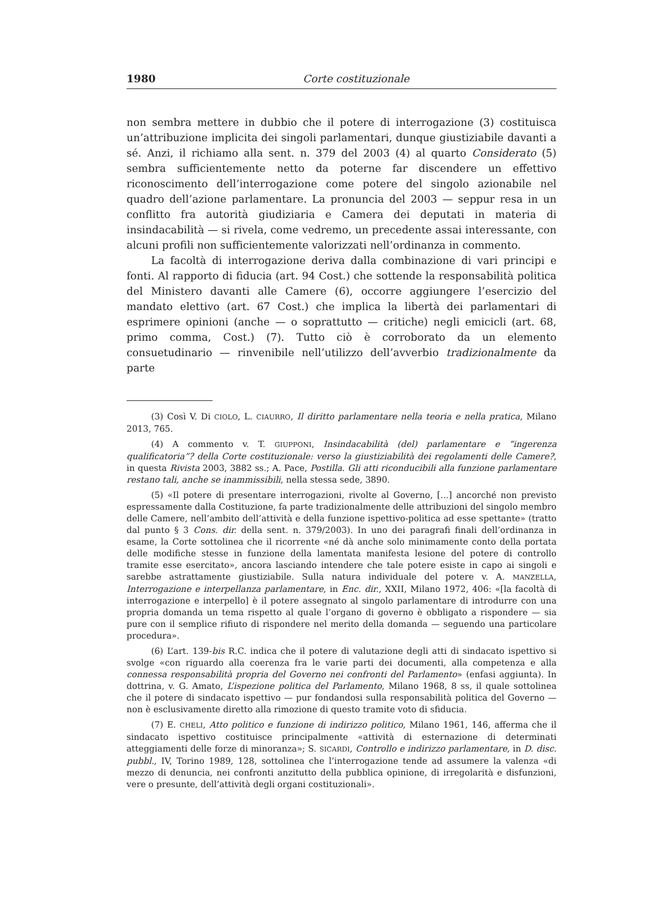1980 Corte costituzionale
non sembra mettere in dubbio che il potere di interrogazione (3) costituisca un’attribuzione implicita dei singoli parlamentari, dunque giustiziabile davanti a sé. Anzi, il richiamo alla sent. n. 379 del 2003 (4) al quarto Considerato (5) sembra sufficientemente netto da poterne far discendere un effettivo riconoscimento dell’interrogazione come potere del singolo azionabile nel quadro dell’azione parlamentare. La pronuncia del 2003 — seppur resa in un conflitto fra autorità giudiziaria e Camera dei deputati in materia di insindacabilità — si rivela, come vedremo, un precedente assai interessante, con alcuni profili non sufficientemente valorizzati nell’ordinanza in commento.
La facoltà di interrogazione deriva dalla combinazione di vari principi e fonti. Al rapporto di fiducia (art. 94 Cost.) che sottende la responsabilità politica del Ministero davanti alle Camere (6), occorre aggiungere l’esercizio del mandato elettivo (art. 67 Cost.) che implica la libertà dei parlamentari di esprimere opinioni (anche — o soprattutto — critiche) negli emicicli (art. 68, primo comma, Cost.) (7). Tutto ciò è corroborato da un elemento consuetudinario — rinvenibile nell’utilizzo dell’avverbio tradizionalmente da parte
(3) Così V. Di CIOLO, L. CIAURRO, Il diritto parlamentare nella teoria e nella pratica, Milano 2013, 765.
(4) A commento v. T. GIUPPONI, Insindacabilità (del) parlamentare e “ingerenza qualificatoria”? della Corte costituzionale: verso la giustiziabilità dei regolamenti delle Camere?, in questa Rivista 2003, 3882 ss.; A. Pace, Postilla. Gli atti riconducibili alla funzione parlamentare restano tali, anche se inammissibili, nella stessa sede, 3890.
(5) «Il potere di presentare interrogazioni, rivolte al Governo, [...] ancorché non previsto espressamente dalla Costituzione, fa parte tradizionalmente delle attribuzioni del singolo membro delle Camere, nell’ambito dell’attività e della funzione ispettivo-politica ad esse spettante» (tratto dal punto § 3 Cons. dir. della sent. n. 379/2003). In uno dei paragrafi finali dell’ordinanza in esame, la Corte sottolinea che il ricorrente «né dà anche solo minimamente conto della portata delle modifiche stesse in funzione della lamentata manifesta lesione del potere di controllo tramite esse esercitato», ancora lasciando intendere che tale potere esiste in capo ai singoli e sarebbe astrattamente giustiziabile. Sulla natura individuale del potere v. A. MANZELLA, Interrogazione e interpellanza parlamentare, in Enc. dir., XXII, Milano 1972, 406: «[la facoltà di interrogazione e interpello] è il potere assegnato al singolo parlamentare di introdurre con una propria domanda un tema rispetto al quale l’organo di governo è obbligato a rispondere — sia pure con il semplice rifiuto di rispondere nel merito della domanda — seguendo una particolare procedura».
(6) L’art. 139-bis R.C. indica che il potere di valutazione degli atti di sindacato ispettivo si svolge «con riguardo alla coerenza fra le varie parti dei documenti, alla competenza e alla connessa responsabilità propria del Governo nei confronti del Parlamento» (enfasi aggiunta). In dottrina, v. G. Amato, L’ispezione politica del Parlamento, Milano 1968, 8 ss, il quale sottolinea che il potere di sindacato ispettivo — pur fondandosi sulla responsabilità politica del Governo — non è esclusivamente diretto alla rimozione di questo tramite voto di sfiducia.
(7) E. CHELI, Atto politico e funzione di indirizzo politico, Milano 1961, 146, afferma che il sindacato ispettivo costituisce principalmente «attività di esternazione di determinati atteggiamenti delle forze di minoranza»; S. SICARDI, Controllo e indirizzo parlamentare, in D. disc. pubbl., IV, Torino 1989, 128, sottolinea che l’interrogazione tende ad assumere la valenza «di mezzo di denuncia, nei confronti anzitutto della pubblica opinione, di irregolarità e disfunzioni, vere o presunte, dell’attività degli organi costituzionali».